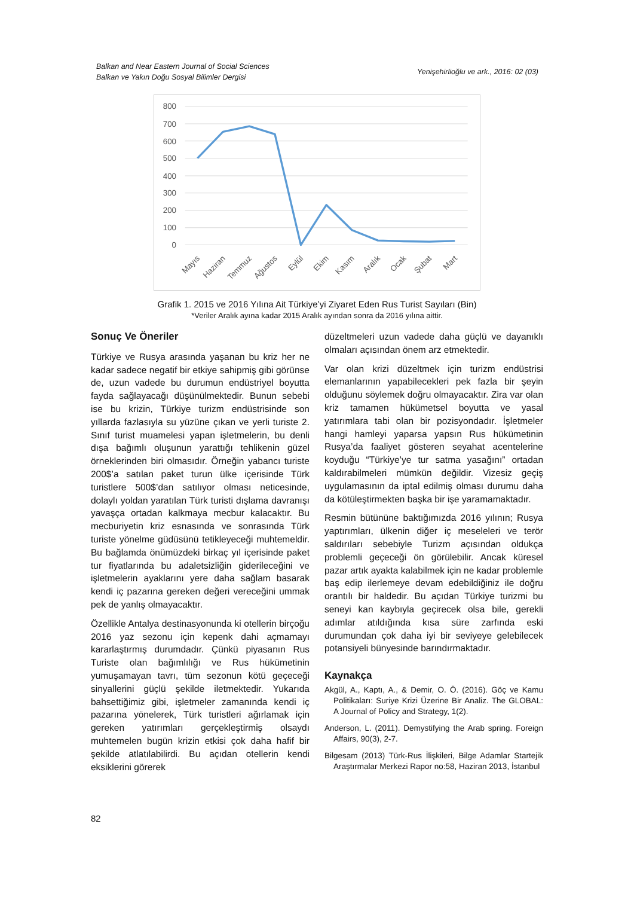Balkan and Near Eastern Journal of Social Sciences
Balkan ve Yakın Doğu Sosyal Bilimler Dergisi
Yenişehirlioğlu ve ark., 2016: 02 (03)
800
700
600
500
400
300
200
100
0
Mayıs
Haziran
Temmuz
Ağustos
Eylül
Ekim
Kasım
Aralık
Ocak
Şubat
Mart
Grafik 1. 2015 ve 2016 Yılına Ait Türkiye’yi Ziyaret Eden Rus Turist Sayıları (Bin)
*Veriler Aralık ayına kadar 2015 Aralık ayından sonra da 2016 yılına aittir.
Sonuç Ve Öneriler
Türkiye ve Rusya arasında yaşanan bu kriz her ne kadar sadece negatif bir etkiye sahipmiş gibi görünse de, uzun vadede bu durumun endüstriyel boyutta fayda sağlayacağı düşünülmektedir. Bunun sebebi ise bu krizin, Türkiye turizm endüstrisinde son yıllarda fazlasıyla su yüzüne çıkan ve yerli turiste 2. Sınıf turist muamelesi yapan işletmelerin, bu denli dışa bağımlı oluşunun yarattığı tehlikenin güzel örneklerinden biri olmasıdır. Örneğin yabancı turiste 200$’a satılan paket turun ülke içerisinde Türk turistlere 500$’dan satılıyor olması neticesinde, dolaylı yoldan yaratılan Türk turisti dışlama davranışı yavaşça ortadan kalkmaya mecbur kalacaktır. Bu mecburiyetin kriz esnasında ve sonrasında Türk turiste yönelme güdüsünü tetikleyeceği muhtemeldir. Bu bağlamda önümüzdeki birkaç yıl içerisinde paket tur fiyatlarında bu adaletsizliğin giderileceğini ve işletmelerin ayaklarını yere daha sağlam basarak kendi iç pazarına gereken değeri vereceğini ummak pek de yanlış olmayacaktır.
Özellikle Antalya destinasyonunda ki otellerin birçoğu 2016 yaz sezonu için kepenk dahi açmamayı kararlaştırmış durumdadır. Çünkü piyasanın Rus Turiste olan bağımlılığı ve Rus hükümetinin yumuşamayan tavrı, tüm sezonun kötü geçeceği sinyallerini güçlü şekilde iletmektedir. Yukarıda bahsettiğimiz gibi, işletmeler zamanında kendi iç pazarına yönelerek, Türk turistleri ağırlamak için gereken yatırımları gerçekleştirmiş olsaydı muhtemelen bugün krizin etkisi çok daha hafif bir şekilde atlatılabilirdi. Bu açıdan otellerin kendi eksiklerini görerek
düzeltmeleri uzun vadede daha güçlü ve dayanıklı olmaları açısından önem arz etmektedir.
Var olan krizi düzeltmek için turizm endüstrisi elemanlarının yapabilecekleri pek fazla bir şeyin olduğunu söylemek doğru olmayacaktır. Zira var olan kriz tamamen hükümetsel boyutta ve yasal yatırımlara tabi olan bir pozisyondadır. İşletmeler hangi hamleyi yaparsa yapsın Rus hükümetinin Rusya’da faaliyet gösteren seyahat acentelerine koyduğu “Türkiye’ye tur satma yasağını” ortadan kaldırabilmeleri mümkün değildir. Vizesiz geçiş uygulamasının da iptal edilmiş olması durumu daha da kötüleştirmekten başka bir işe yaramamaktadır.
Resmin bütününe baktığımızda 2016 yılının; Rusya yaptırımları, ülkenin diğer iç meseleleri ve terör saldırıları sebebiyle Turizm açısından oldukça problemli geçeceği ön görülebilir. Ancak küresel pazar artık ayakta kalabilmek için ne kadar problemle baş edip ilerlemeye devam edebildiğiniz ile doğru orantılı bir haldedir. Bu açıdan Türkiye turizmi bu seneyi kan kaybıyla geçirecek olsa bile, gerekli adımlar atıldığında kısa süre zarfında eski durumundan çok daha iyi bir seviyeye gelebilecek potansiyeli bünyesinde barındırmaktadır.
Kaynakça
Akgül, A., Kaptı, A., & Demir, O. Ö. (2016). Göç ve Kamu Politikaları: Suriye Krizi Üzerine Bir Analiz. The GLOBAL: A Journal of Policy and Strategy, 1(2).
Anderson, L. (2011). Demystifying the Arab spring. Foreign Affairs, 90(3), 2-7.
Bilgesam (2013) Türk-Rus İlişkileri, Bilge Adamlar Startejik Araştırmalar Merkezi Rapor no:58, Haziran 2013, İstanbul
82